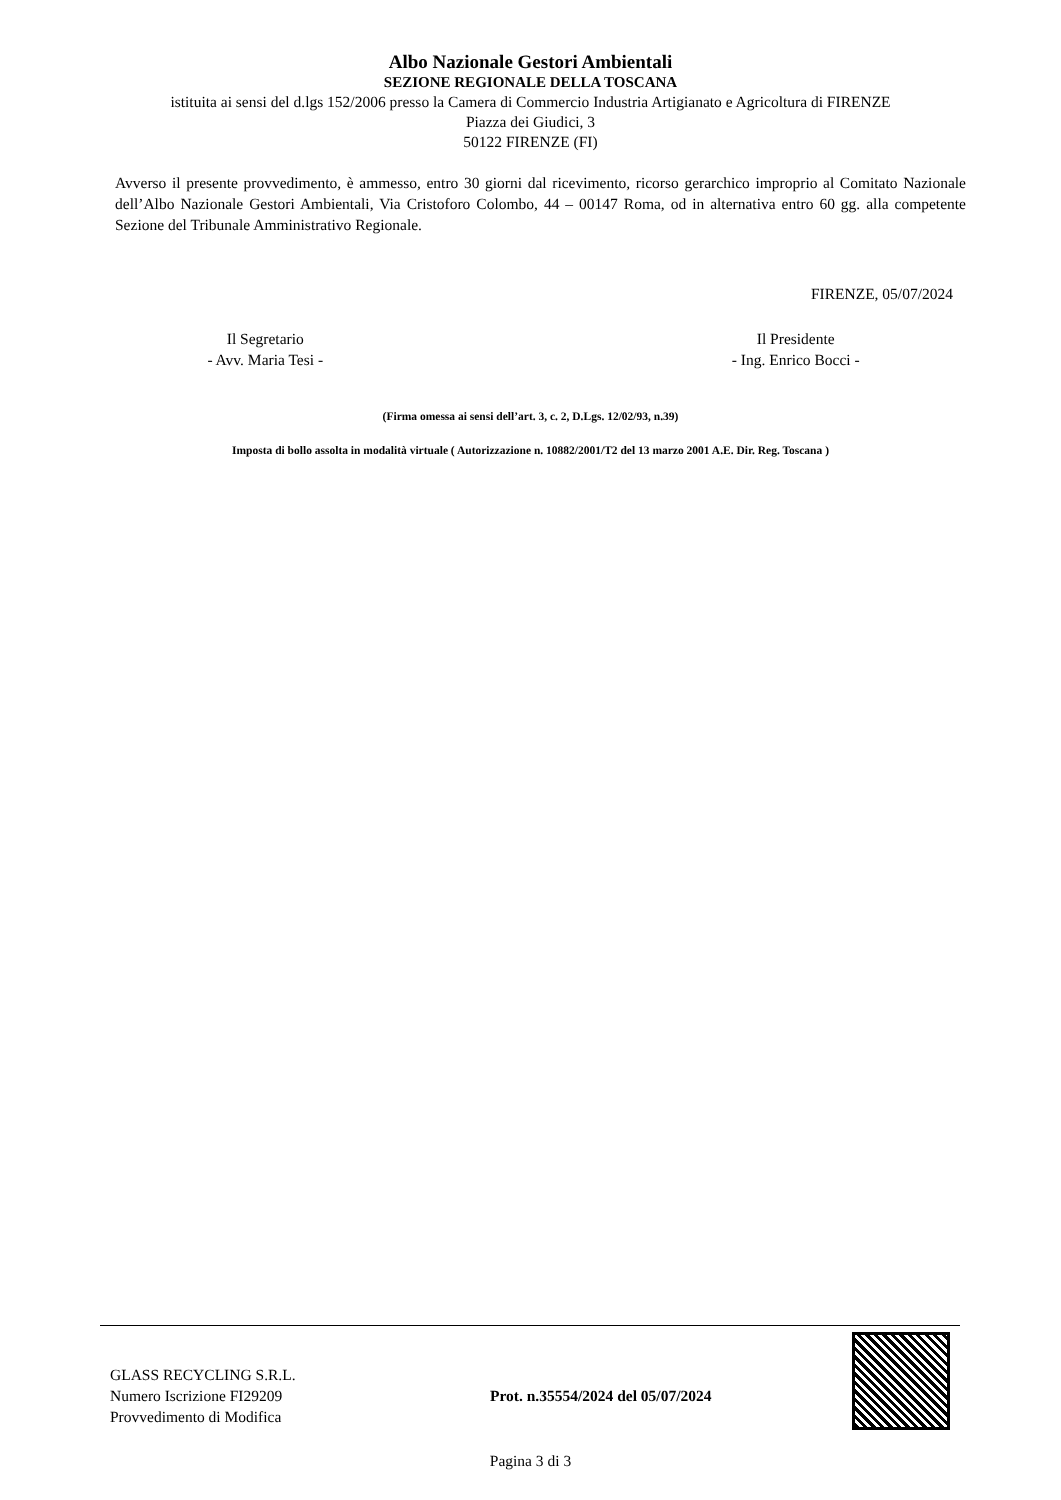Albo Nazionale Gestori Ambientali
SEZIONE REGIONALE DELLA TOSCANA
istituita ai sensi del d.lgs 152/2006 presso la Camera di Commercio Industria Artigianato e Agricoltura di FIRENZE
Piazza dei Giudici, 3
50122 FIRENZE (FI)
Avverso il presente provvedimento, è ammesso, entro 30 giorni dal ricevimento, ricorso gerarchico improprio al Comitato Nazionale dell’Albo Nazionale Gestori Ambientali, Via Cristoforo Colombo, 44 – 00147 Roma, od in alternativa entro 60 gg. alla competente Sezione del Tribunale Amministrativo Regionale.
FIRENZE, 05/07/2024
Il Segretario
- Avv. Maria Tesi -
Il Presidente
- Ing. Enrico Bocci -
(Firma omessa ai sensi dell’art. 3, c. 2, D.Lgs. 12/02/93, n.39)
Imposta di bollo assolta in modalità virtuale ( Autorizzazione n. 10882/2001/T2 del 13 marzo 2001 A.E. Dir. Reg. Toscana )
GLASS RECYCLING S.R.L.
Numero Iscrizione FI29209
Provvedimento di Modifica
Prot. n.35554/2024 del 05/07/2024
Pagina 3 di 3